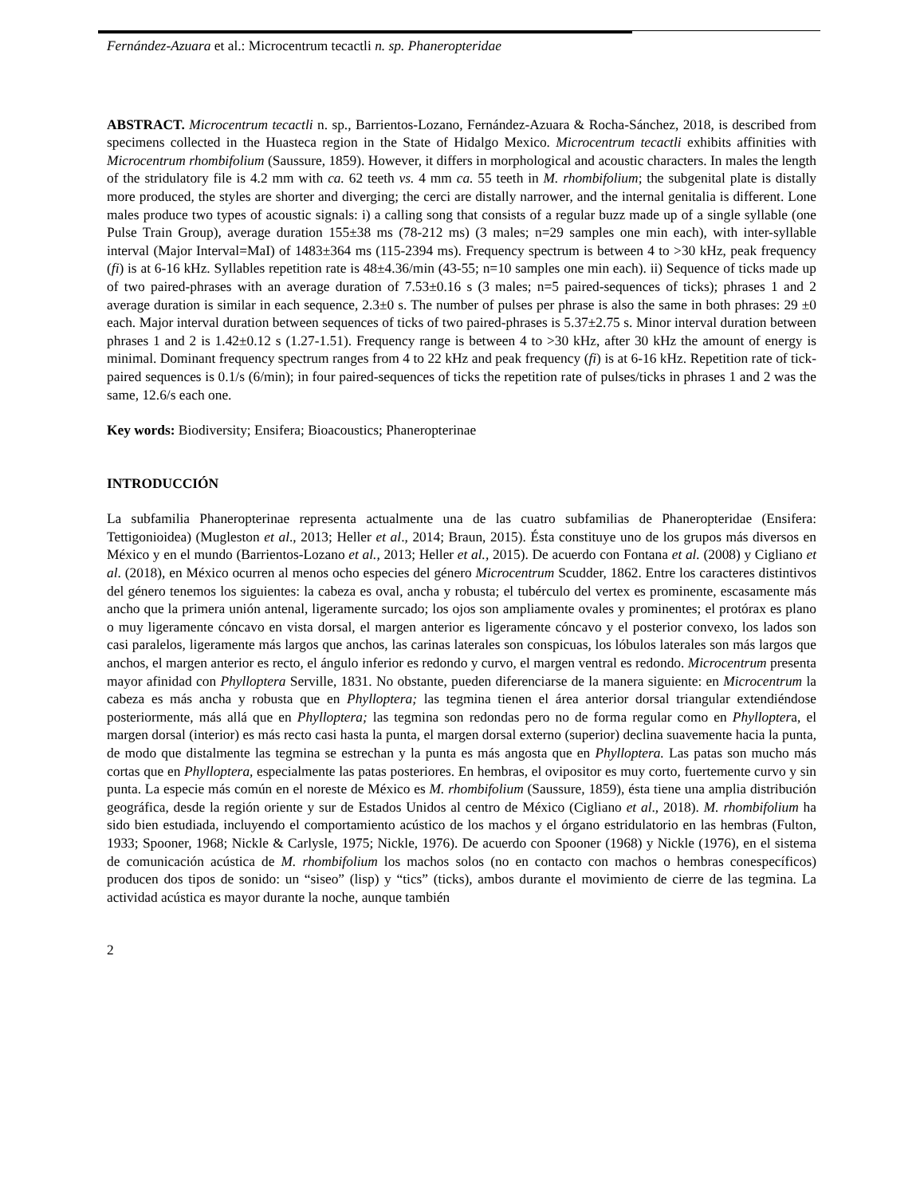Fernández-Azuara et al.: Microcentrum tecactli n. sp. Phaneropteridae
ABSTRACT. Microcentrum tecactli n. sp., Barrientos-Lozano, Fernández-Azuara & Rocha-Sánchez, 2018, is described from specimens collected in the Huasteca region in the State of Hidalgo Mexico. Microcentrum tecactli exhibits affinities with Microcentrum rhombifolium (Saussure, 1859). However, it differs in morphological and acoustic characters. In males the length of the stridulatory file is 4.2 mm with ca. 62 teeth vs. 4 mm ca. 55 teeth in M. rhombifolium; the subgenital plate is distally more produced, the styles are shorter and diverging; the cerci are distally narrower, and the internal genitalia is different. Lone males produce two types of acoustic signals: i) a calling song that consists of a regular buzz made up of a single syllable (one Pulse Train Group), average duration 155±38 ms (78-212 ms) (3 males; n=29 samples one min each), with inter-syllable interval (Major Interval=MaI) of 1483±364 ms (115-2394 ms). Frequency spectrum is between 4 to >30 kHz, peak frequency (fi) is at 6-16 kHz. Syllables repetition rate is 48±4.36/min (43-55; n=10 samples one min each). ii) Sequence of ticks made up of two paired-phrases with an average duration of 7.53±0.16 s (3 males; n=5 paired-sequences of ticks); phrases 1 and 2 average duration is similar in each sequence, 2.3±0 s. The number of pulses per phrase is also the same in both phrases: 29 ±0 each. Major interval duration between sequences of ticks of two paired-phrases is 5.37±2.75 s. Minor interval duration between phrases 1 and 2 is 1.42±0.12 s (1.27-1.51). Frequency range is between 4 to >30 kHz, after 30 kHz the amount of energy is minimal. Dominant frequency spectrum ranges from 4 to 22 kHz and peak frequency (fi) is at 6-16 kHz. Repetition rate of tick-paired sequences is 0.1/s (6/min); in four paired-sequences of ticks the repetition rate of pulses/ticks in phrases 1 and 2 was the same, 12.6/s each one.
Key words: Biodiversity; Ensifera; Bioacoustics; Phaneropterinae
INTRODUCCIÓN
La subfamilia Phaneropterinae representa actualmente una de las cuatro subfamilias de Phaneropteridae (Ensifera: Tettigonioidea) (Mugleston et al., 2013; Heller et al., 2014; Braun, 2015). Ésta constituye uno de los grupos más diversos en México y en el mundo (Barrientos-Lozano et al., 2013; Heller et al., 2015). De acuerdo con Fontana et al. (2008) y Cigliano et al. (2018), en México ocurren al menos ocho especies del género Microcentrum Scudder, 1862. Entre los caracteres distintivos del género tenemos los siguientes: la cabeza es oval, ancha y robusta; el tubérculo del vertex es prominente, escasamente más ancho que la primera unión antenal, ligeramente surcado; los ojos son ampliamente ovales y prominentes; el protórax es plano o muy ligeramente cóncavo en vista dorsal, el margen anterior es ligeramente cóncavo y el posterior convexo, los lados son casi paralelos, ligeramente más largos que anchos, las carinas laterales son conspicuas, los lóbulos laterales son más largos que anchos, el margen anterior es recto, el ángulo inferior es redondo y curvo, el margen ventral es redondo. Microcentrum presenta mayor afinidad con Phylloptera Serville, 1831. No obstante, pueden diferenciarse de la manera siguiente: en Microcentrum la cabeza es más ancha y robusta que en Phylloptera; las tegmina tienen el área anterior dorsal triangular extendiéndose posteriormente, más allá que en Phylloptera; las tegmina son redondas pero no de forma regular como en Phylloptera, el margen dorsal (interior) es más recto casi hasta la punta, el margen dorsal externo (superior) declina suavemente hacia la punta, de modo que distalmente las tegmina se estrechan y la punta es más angosta que en Phylloptera. Las patas son mucho más cortas que en Phylloptera, especialmente las patas posteriores. En hembras, el ovipositor es muy corto, fuertemente curvo y sin punta. La especie más común en el noreste de México es M. rhombifolium (Saussure, 1859), ésta tiene una amplia distribución geográfica, desde la región oriente y sur de Estados Unidos al centro de México (Cigliano et al., 2018). M. rhombifolium ha sido bien estudiada, incluyendo el comportamiento acústico de los machos y el órgano estridulatorio en las hembras (Fulton, 1933; Spooner, 1968; Nickle & Carlysle, 1975; Nickle, 1976). De acuerdo con Spooner (1968) y Nickle (1976), en el sistema de comunicación acústica de M. rhombifolium los machos solos (no en contacto con machos o hembras conespecíficos) producen dos tipos de sonido: un “siseo” (lisp) y “tics” (ticks), ambos durante el movimiento de cierre de las tegmina. La actividad acústica es mayor durante la noche, aunque también
2